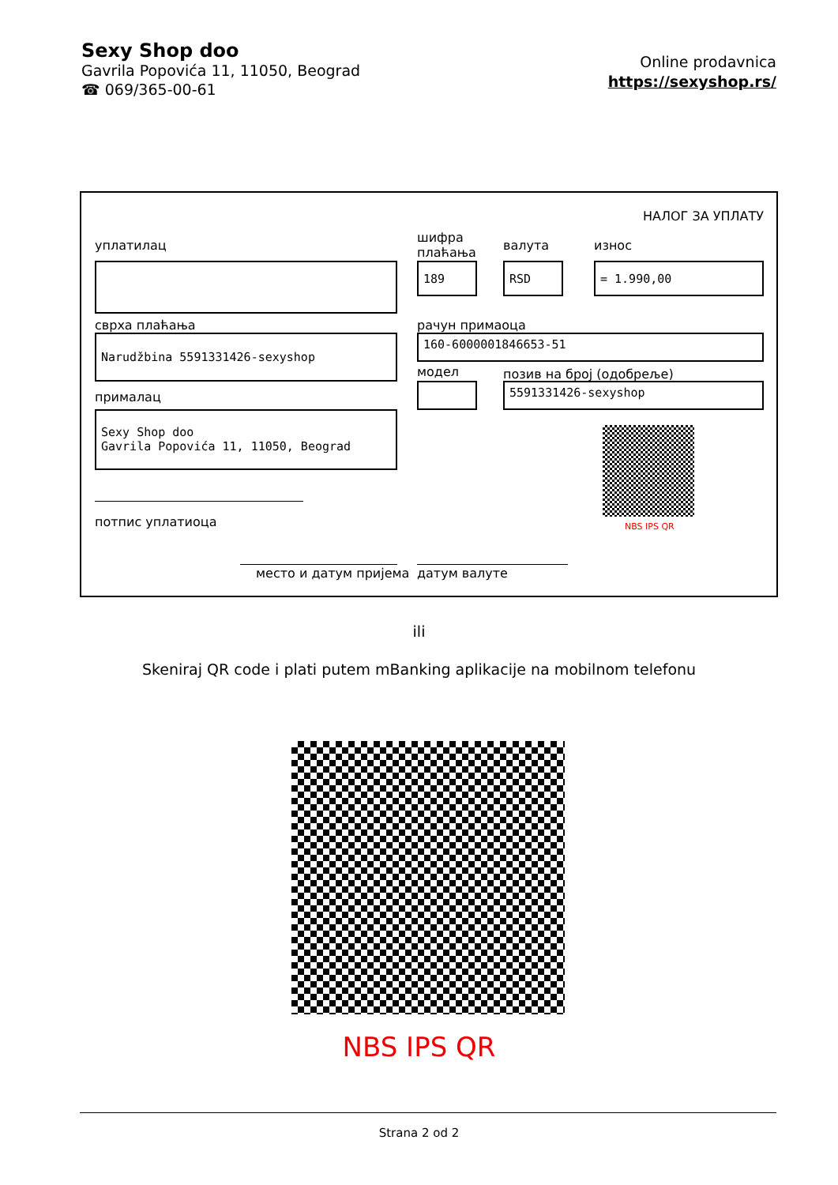Sexy Shop doo
Gavrila Popovića 11, 11050, Beograd
☎ 069/365-00-61
Online prodavnica
https://sexyshop.rs/
НАЛОГ ЗА УПЛАТУ
уплатилац
шифра
плаћања
валута износ
189 RSD = 1.990,00
сврха плаћања рачун примаоца
Narudžbina 5591331426-sexyshop 160-6000001846653-51
модел позив на број (одобреље)
5591331426-sexyshop
прималац
Sexy Shop doo
Gavrila Popovića 11, 11050, Beograd
NBS IPS QR
потпис уплатиоца
место и датум пријема датум валуте
ili
Skeniraj QR code i plati putem mBanking aplikacije na mobilnom telefonu
NBS IPS QR
Strana 2 od 2